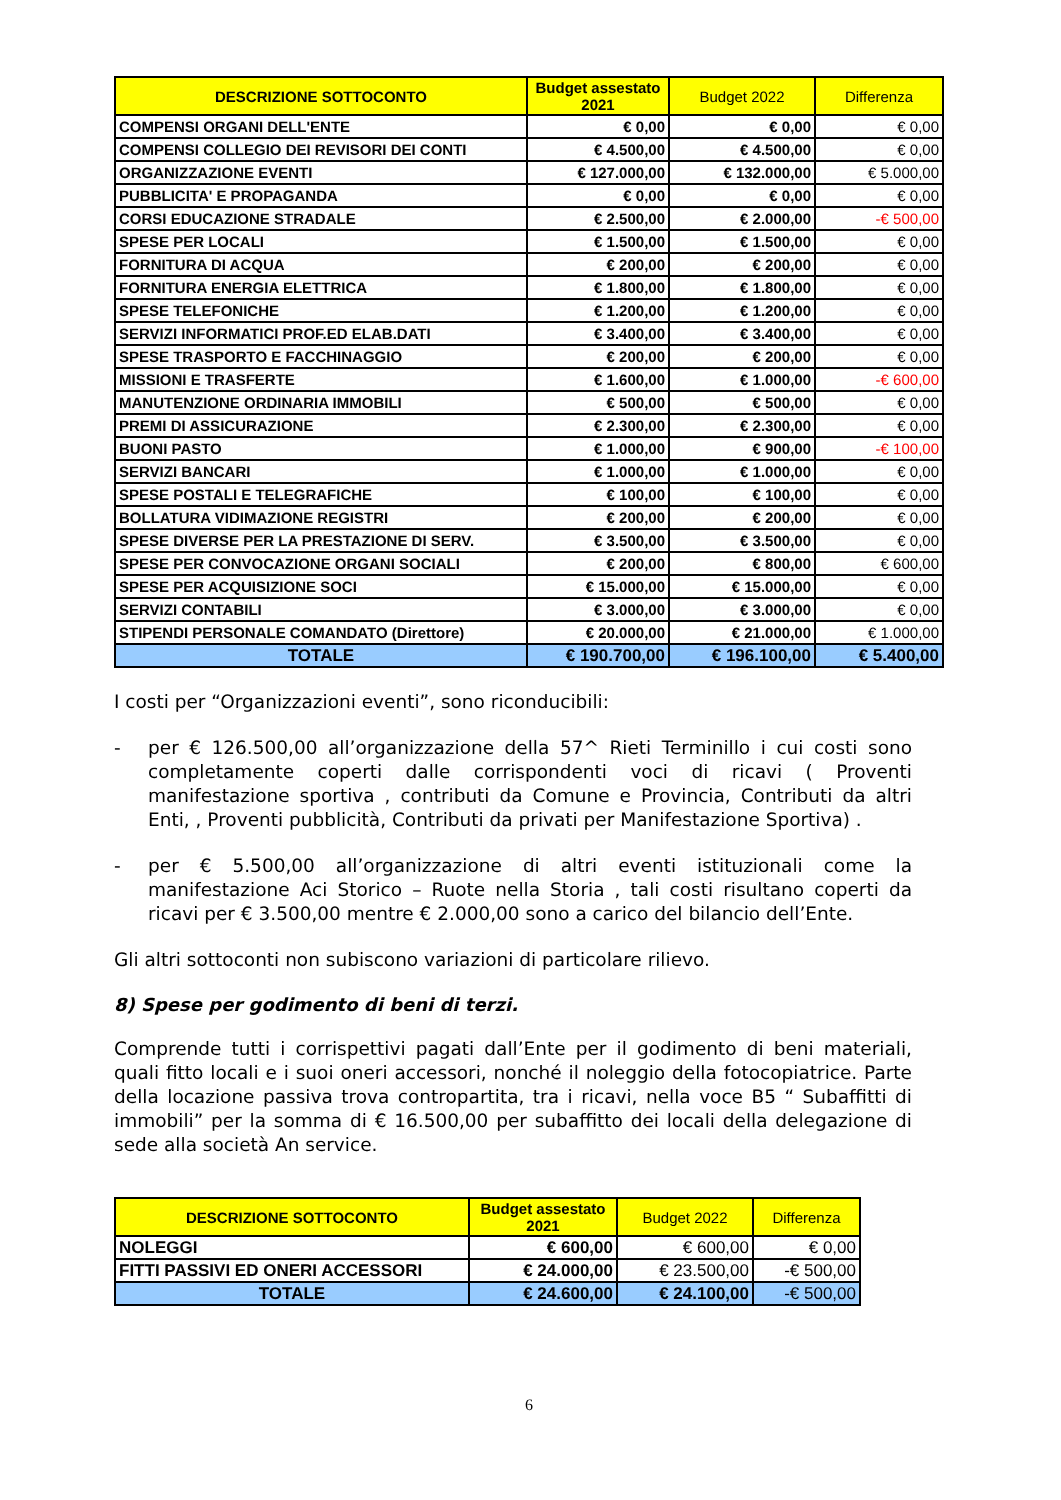| DESCRIZIONE SOTTOCONTO | Budget assestato 2021 | Budget 2022 | Differenza |
| --- | --- | --- | --- |
| COMPENSI ORGANI DELL'ENTE | € 0,00 | € 0,00 | € 0,00 |
| COMPENSI COLLEGIO DEI REVISORI DEI CONTI | € 4.500,00 | € 4.500,00 | € 0,00 |
| ORGANIZZAZIONE EVENTI | € 127.000,00 | € 132.000,00 | € 5.000,00 |
| PUBBLICITA' E PROPAGANDA | € 0,00 | € 0,00 | € 0,00 |
| CORSI EDUCAZIONE STRADALE | € 2.500,00 | € 2.000,00 | -€ 500,00 |
| SPESE PER LOCALI | € 1.500,00 | € 1.500,00 | € 0,00 |
| FORNITURA DI ACQUA | € 200,00 | € 200,00 | € 0,00 |
| FORNITURA ENERGIA ELETTRICA | € 1.800,00 | € 1.800,00 | € 0,00 |
| SPESE TELEFONICHE | € 1.200,00 | € 1.200,00 | € 0,00 |
| SERVIZI INFORMATICI PROF.ED ELAB.DATI | € 3.400,00 | € 3.400,00 | € 0,00 |
| SPESE TRASPORTO E FACCHINAGGIO | € 200,00 | € 200,00 | € 0,00 |
| MISSIONI E TRASFERTE | € 1.600,00 | € 1.000,00 | -€ 600,00 |
| MANUTENZIONE ORDINARIA IMMOBILI | € 500,00 | € 500,00 | € 0,00 |
| PREMI DI ASSICURAZIONE | € 2.300,00 | € 2.300,00 | € 0,00 |
| BUONI PASTO | € 1.000,00 | € 900,00 | -€ 100,00 |
| SERVIZI BANCARI | € 1.000,00 | € 1.000,00 | € 0,00 |
| SPESE POSTALI E TELEGRAFICHE | € 100,00 | € 100,00 | € 0,00 |
| BOLLATURA VIDIMAZIONE REGISTRI | € 200,00 | € 200,00 | € 0,00 |
| SPESE DIVERSE PER LA PRESTAZIONE DI SERV. | € 3.500,00 | € 3.500,00 | € 0,00 |
| SPESE PER CONVOCAZIONE ORGANI SOCIALI | € 200,00 | € 800,00 | € 600,00 |
| SPESE PER ACQUISIZIONE SOCI | € 15.000,00 | € 15.000,00 | € 0,00 |
| SERVIZI CONTABILI | € 3.000,00 | € 3.000,00 | € 0,00 |
| STIPENDI PERSONALE COMANDATO (Direttore) | € 20.000,00 | € 21.000,00 | € 1.000,00 |
| TOTALE | € 190.700,00 | € 196.100,00 | € 5.400,00 |
I costi per “Organizzazioni eventi”, sono riconducibili:
- per € 126.500,00 all’organizzazione della 57^ Rieti Terminillo i cui costi sono completamente coperti dalle corrispondenti voci di ricavi ( Proventi manifestazione sportiva , contributi da Comune e Provincia, Contributi da altri Enti, , Proventi pubblicità, Contributi da privati per Manifestazione Sportiva) .
- per € 5.500,00 all’organizzazione di altri eventi istituzionali come la manifestazione Aci Storico – Ruote nella Storia , tali costi risultano coperti da ricavi per € 3.500,00 mentre € 2.000,00 sono a carico del bilancio dell’Ente.
Gli altri sottoconti non subiscono variazioni di particolare rilievo.
8) Spese per godimento di beni di terzi.
Comprende tutti i corrispettivi pagati dall’Ente per il godimento di beni materiali, quali fitto locali e i suoi oneri accessori, nonché il noleggio della fotocopiatrice. Parte della locazione passiva trova contropartita, tra i ricavi, nella voce B5 “ Subaffitti di immobili” per la somma di € 16.500,00 per subaffitto dei locali della delegazione di sede alla società An service.
| DESCRIZIONE SOTTOCONTO | Budget assestato 2021 | Budget 2022 | Differenza |
| --- | --- | --- | --- |
| NOLEGGI | € 600,00 | € 600,00 | € 0,00 |
| FITTI PASSIVI ED ONERI ACCESSORI | € 24.000,00 | € 23.500,00 | -€ 500,00 |
| TOTALE | € 24.600,00 | € 24.100,00 | -€ 500,00 |
6